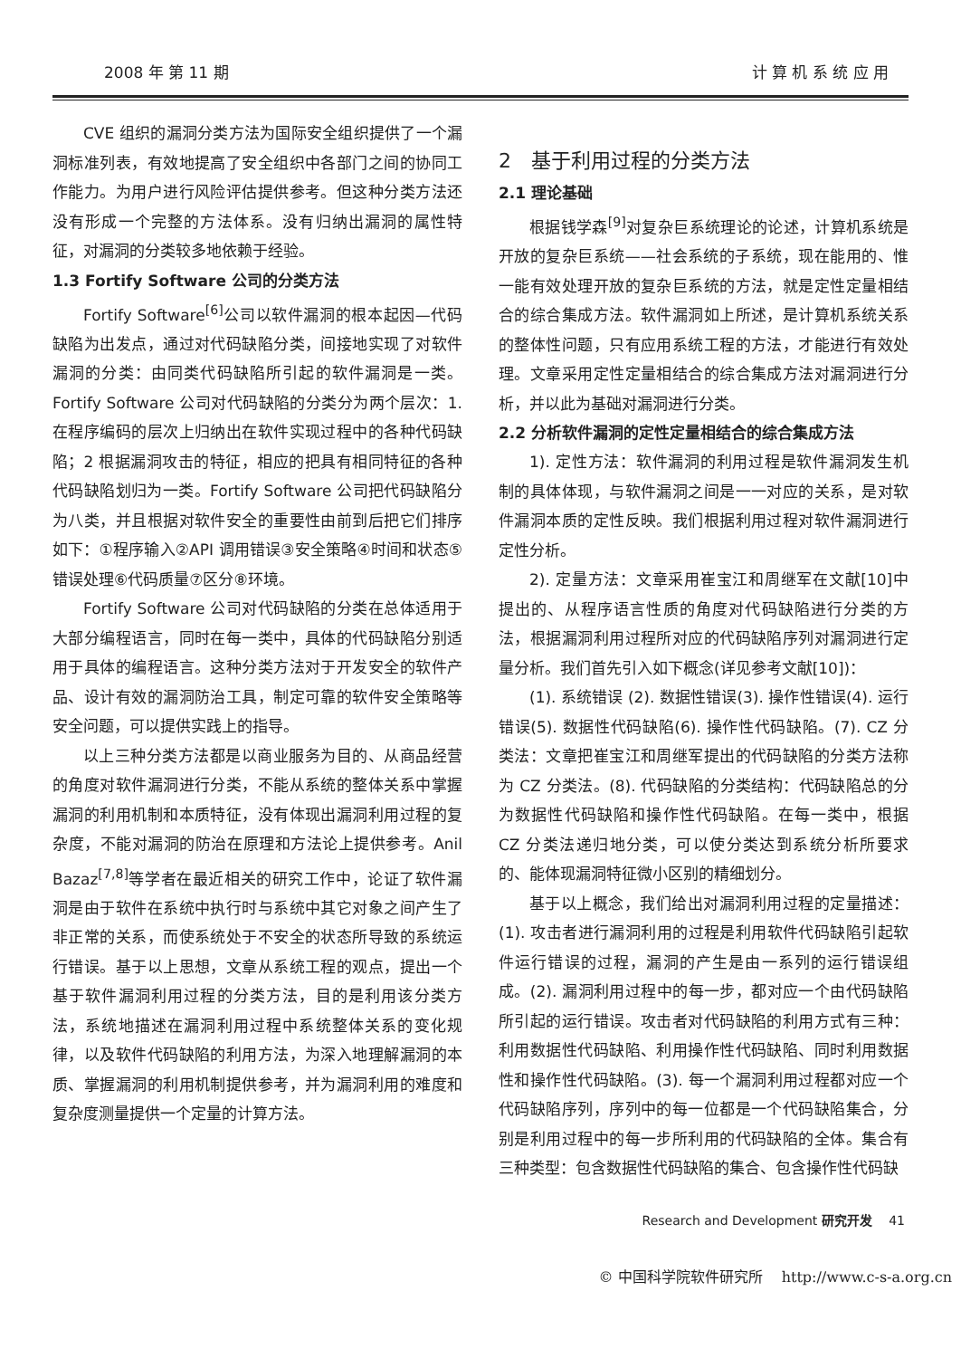2008 年 第 11 期 计 算 机 系 统 应 用
CVE 组织的漏洞分类方法为国际安全组织提供了一个漏洞标准列表，有效地提高了安全组织中各部门之间的协同工作能力。为用户进行风险评估提供参考。但这种分类方法还没有形成一个完整的方法体系。没有归纳出漏洞的属性特征，对漏洞的分类较多地依赖于经验。
1.3 Fortify Software 公司的分类方法
Fortify Software<sup>[6]</sup>公司以软件漏洞的根本起因—代码缺陷为出发点，通过对代码缺陷分类，间接地实现了对软件漏洞的分类：由同类代码缺陷所引起的软件漏洞是一类。Fortify Software 公司对代码缺陷的分类分为两个层次：1. 在程序编码的层次上归纳出在软件实现过程中的各种代码缺陷；2 根据漏洞攻击的特征，相应的把具有相同特征的各种代码缺陷划归为一类。Fortify Software 公司把代码缺陷分为八类，并且根据对软件安全的重要性由前到后把它们排序如下：①程序输入②API 调用错误③安全策略④时间和状态⑤错误处理⑥代码质量⑦区分⑧环境。
Fortify Software 公司对代码缺陷的分类在总体适用于大部分编程语言，同时在每一类中，具体的代码缺陷分别适用于具体的编程语言。这种分类方法对于开发安全的软件产品、设计有效的漏洞防治工具，制定可靠的软件安全策略等安全问题，可以提供实践上的指导。
以上三种分类方法都是以商业服务为目的、从商品经营的角度对软件漏洞进行分类，不能从系统的整体关系中掌握漏洞的利用机制和本质特征，没有体现出漏洞利用过程的复杂度，不能对漏洞的防治在原理和方法论上提供参考。Anil Bazaz<sup>[7,8]</sup>等学者在最近相关的研究工作中，论证了软件漏洞是由于软件在系统中执行时与系统中其它对象之间产生了非正常的关系，而使系统处于不安全的状态所导致的系统运行错误。基于以上思想，文章从系统工程的观点，提出一个基于软件漏洞利用过程的分类方法，目的是利用该分类方法，系统地描述在漏洞利用过程中系统整体关系的变化规律，以及软件代码缺陷的利用方法，为深入地理解漏洞的本质、掌握漏洞的利用机制提供参考，并为漏洞利用的难度和复杂度测量提供一个定量的计算方法。
2　基于利用过程的分类方法
2.1 理论基础
根据钱学森<sup>[9]</sup>对复杂巨系统理论的论述，计算机系统是开放的复杂巨系统——社会系统的子系统，现在能用的、惟一能有效处理开放的复杂巨系统的方法，就是定性定量相结合的综合集成方法。软件漏洞如上所述，是计算机系统关系的整体性问题，只有应用系统工程的方法，才能进行有效处理。文章采用定性定量相结合的综合集成方法对漏洞进行分析，并以此为基础对漏洞进行分类。
2.2 分析软件漏洞的定性定量相结合的综合集成方法
1). 定性方法：软件漏洞的利用过程是软件漏洞发生机制的具体体现，与软件漏洞之间是一一对应的关系，是对软件漏洞本质的定性反映。我们根据利用过程对软件漏洞进行定性分析。
2). 定量方法：文章采用崔宝江和周继军在文献[10]中提出的、从程序语言性质的角度对代码缺陷进行分类的方法，根据漏洞利用过程所对应的代码缺陷序列对漏洞进行定量分析。我们首先引入如下概念(详见参考文献[10])：
(1). 系统错误 (2). 数据性错误(3). 操作性错误(4). 运行错误(5). 数据性代码缺陷(6). 操作性代码缺陷。(7). CZ 分类法：文章把崔宝江和周继军提出的代码缺陷的分类方法称为 CZ 分类法。(8). 代码缺陷的分类结构：代码缺陷总的分为数据性代码缺陷和操作性代码缺陷。在每一类中，根据 CZ 分类法递归地分类，可以使分类达到系统分析所要求的、能体现漏洞特征微小区别的精细划分。
基于以上概念，我们给出对漏洞利用过程的定量描述：(1). 攻击者进行漏洞利用的过程是利用软件代码缺陷引起软件运行错误的过程，漏洞的产生是由一系列的运行错误组成。(2). 漏洞利用过程中的每一步，都对应一个由代码缺陷所引起的运行错误。攻击者对代码缺陷的利用方式有三种：利用数据性代码缺陷、利用操作性代码缺陷、同时利用数据性和操作性代码缺陷。(3). 每一个漏洞利用过程都对应一个代码缺陷序列，序列中的每一位都是一个代码缺陷集合，分别是利用过程中的每一步所利用的代码缺陷的全体。集合有三种类型：包含数据性代码缺陷的集合、包含操作性代码缺
Research and Development 研究开发　 41
© 中国科学院软件研究所　 http://www.c-s-a.org.cn